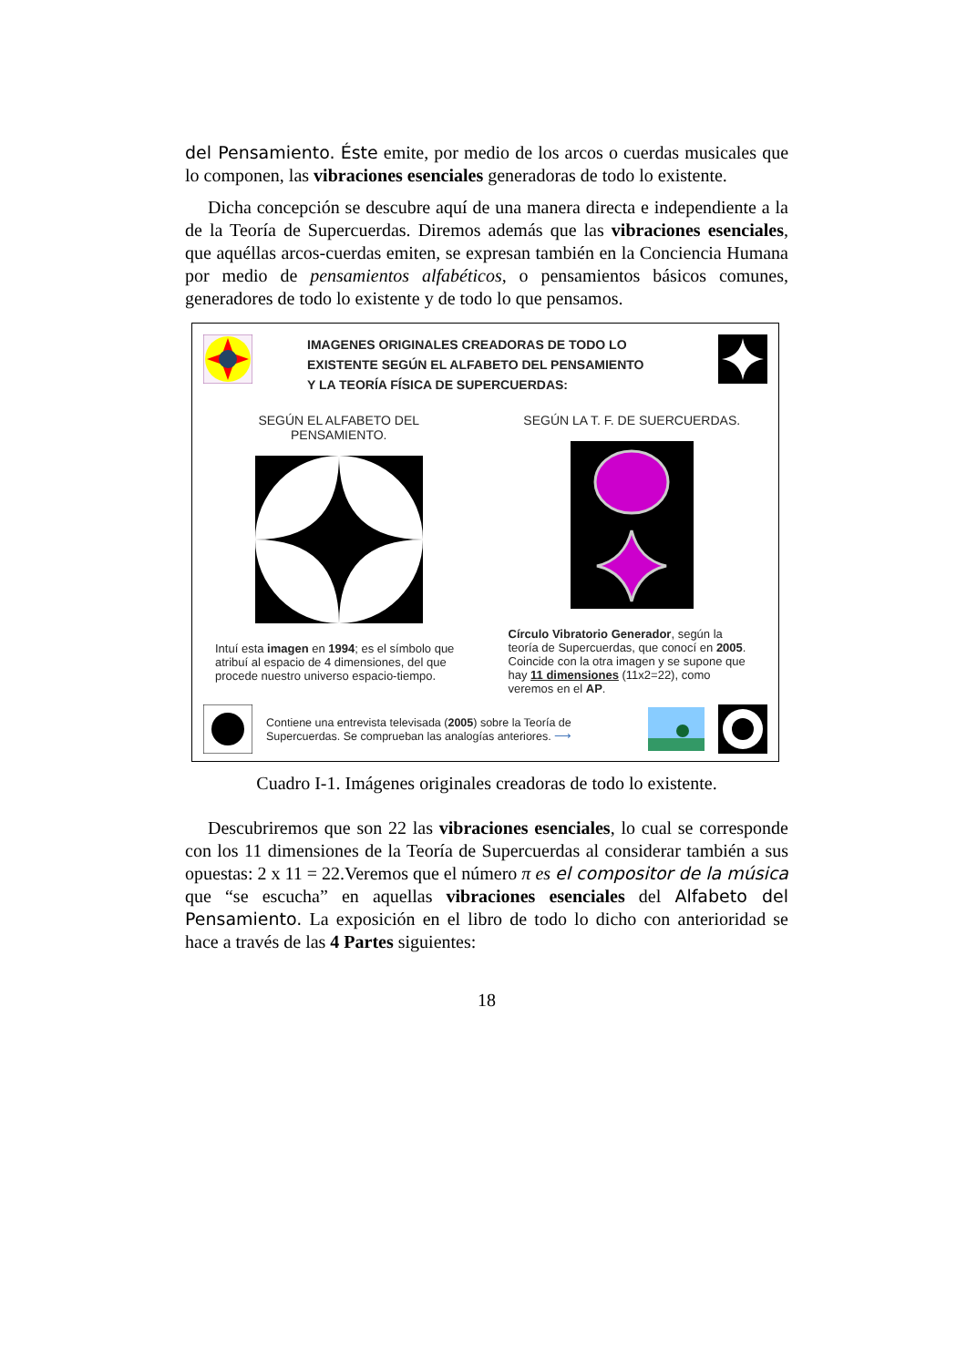del Pensamiento. Éste emite, por medio de los arcos o cuerdas musicales que lo componen, las vibraciones esenciales generadoras de todo lo existente.
Dicha concepción se descubre aquí de una manera directa e independiente a la de la Teoría de Supercuerdas. Diremos además que las vibraciones esenciales, que aquéllas arcos-cuerdas emiten, se expresan también en la Conciencia Humana por medio de pensamientos alfabéticos, o pensamientos básicos comunes, generadores de todo lo existente y de todo lo que pensamos.
IMAGENES ORIGINALES CREADORAS DE TODO LO
EXISTENTE SEGÚN EL ALFABETO DEL PENSAMIENTO
Y LA TEORÍA FÍSICA DE SUPERCUERDAS:
SEGÚN EL ALFABETO DEL PENSAMIENTO.
Intuí esta imagen en 1994; es el símbolo que atribuí al espacio de 4 dimensiones, del que procede nuestro universo espacio-tiempo.
SEGÚN LA T. F. DE SUERCUERDAS.
Círculo Vibratorio Generador, según la teoría de Supercuerdas, que conocí en 2005. Coincide con la otra imagen y se supone que hay 11 dimensiones (11x2=22), como veremos en el AP.
Contiene una entrevista televisada (2005) sobre la Teoría de Supercuerdas. Se comprueban las analogías anteriores. ⟶
Cuadro I-1. Imágenes originales creadoras de todo lo existente.
Descubriremos que son 22 las vibraciones esenciales, lo cual se corresponde con los 11 dimensiones de la Teoría de Supercuerdas al considerar también a sus opuestas: 2 x 11 = 22.Veremos que el número π es el compositor de la música que “se escucha” en aquellas vibraciones esenciales del Alfabeto del Pensamiento. La exposición en el libro de todo lo dicho con anterioridad se hace a través de las 4 Partes siguientes:
18